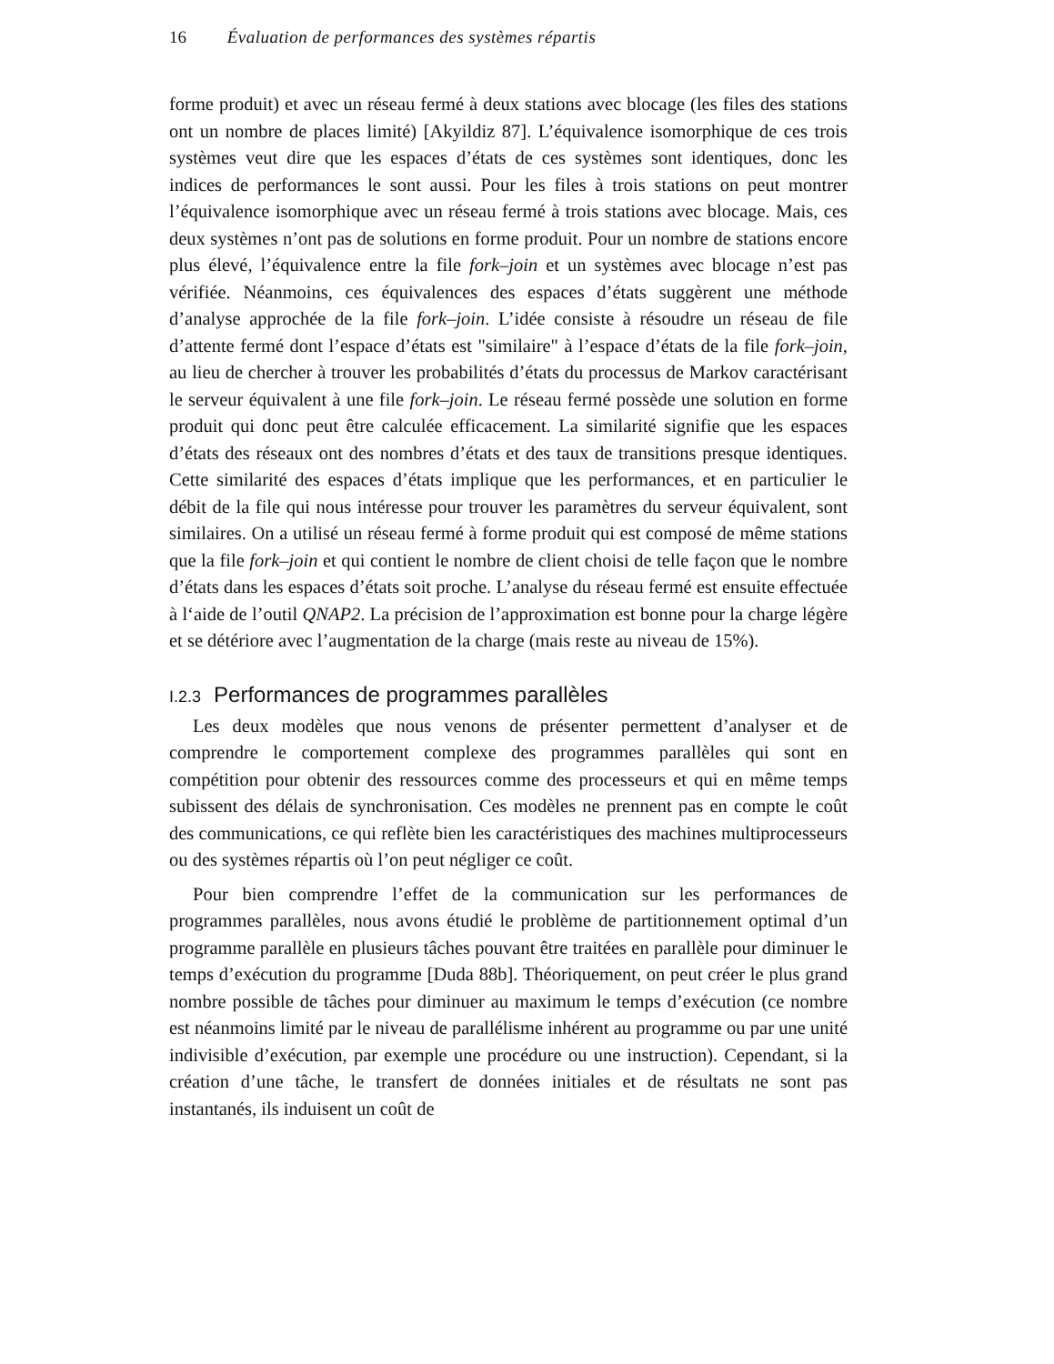16 Évaluation de performances des systèmes répartis
forme produit) et avec un réseau fermé à deux stations avec blocage (les files des stations ont un nombre de places limité) [Akyildiz 87]. L’équivalence isomorphique de ces trois systèmes veut dire que les espaces d’états de ces systèmes sont identiques, donc les indices de performances le sont aussi. Pour les files à trois stations on peut montrer l’équivalence isomorphique avec un réseau fermé à trois stations avec blocage. Mais, ces deux systèmes n’ont pas de solutions en forme produit. Pour un nombre de stations encore plus élevé, l’équivalence entre la file fork–join et un systèmes avec blocage n’est pas vérifiée. Néanmoins, ces équivalences des espaces d’états suggèrent une méthode d’analyse approchée de la file fork–join. L’idée consiste à résoudre un réseau de file d’attente fermé dont l’espace d’états est "similaire" à l’espace d’états de la file fork–join, au lieu de chercher à trouver les probabilités d’états du processus de Markov caractérisant le serveur équivalent à une file fork–join. Le réseau fermé possède une solution en forme produit qui donc peut être calculée efficacement. La similarité signifie que les espaces d’états des réseaux ont des nombres d’états et des taux de transitions presque identiques. Cette similarité des espaces d’états implique que les performances, et en particulier le débit de la file qui nous intéresse pour trouver les paramètres du serveur équivalent, sont similaires. On a utilisé un réseau fermé à forme produit qui est composé de même stations que la file fork–join et qui contient le nombre de client choisi de telle façon que le nombre d’états dans les espaces d’états soit proche. L’analyse du réseau fermé est ensuite effectuée à l‘aide de l’outil QNAP2. La précision de l’approximation est bonne pour la charge légère et se détériore avec l’augmentation de la charge (mais reste au niveau de 15%).
I.2.3 Performances de programmes parallèles
Les deux modèles que nous venons de présenter permettent d’analyser et de comprendre le comportement complexe des programmes parallèles qui sont en compétition pour obtenir des ressources comme des processeurs et qui en même temps subissent des délais de synchronisation. Ces modèles ne prennent pas en compte le coût des communications, ce qui reflète bien les caractéristiques des machines multiprocesseurs ou des systèmes répartis où l’on peut négliger ce coût.
Pour bien comprendre l’effet de la communication sur les performances de programmes parallèles, nous avons étudié le problème de partitionnement optimal d’un programme parallèle en plusieurs tâches pouvant être traitées en parallèle pour diminuer le temps d’exécution du programme [Duda 88b]. Théoriquement, on peut créer le plus grand nombre possible de tâches pour diminuer au maximum le temps d’exécution (ce nombre est néanmoins limité par le niveau de parallélisme inhérent au programme ou par une unité indivisible d’exécution, par exemple une procédure ou une instruction). Cependant, si la création d’une tâche, le transfert de données initiales et de résultats ne sont pas instantanés, ils induisent un coût de